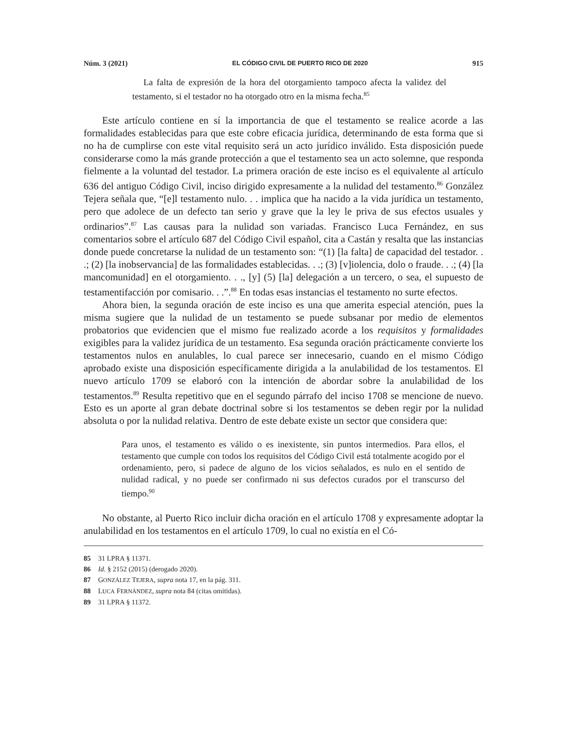Núm. 3 (2021) EL CÓDIGO CIVIL DE PUERTO RICO DE 2020 915
La falta de expresión de la hora del otorgamiento tampoco afecta la validez del testamento, si el testador no ha otorgado otro en la misma fecha.<sup>85</sup>
Este artículo contiene en sí la importancia de que el testamento se realice acorde a las formalidades establecidas para que este cobre eficacia jurídica, determinando de esta forma que si no ha de cumplirse con este vital requisito será un acto jurídico inválido. Esta disposición puede considerarse como la más grande protección a que el testamento sea un acto solemne, que responda fielmente a la voluntad del testador. La primera oración de este inciso es el equivalente al artículo 636 del antiguo Código Civil, inciso dirigido expresamente a la nulidad del testamento.<sup>86</sup> González Tejera señala que, “[e]l testamento nulo. . . implica que ha nacido a la vida jurídica un testamento, pero que adolece de un defecto tan serio y grave que la ley le priva de sus efectos usuales y ordinarios”.<sup>87</sup> Las causas para la nulidad son variadas. Francisco Luca Fernández, en sus comentarios sobre el artículo 687 del Código Civil español, cita a Castán y resalta que las instancias donde puede concretarse la nulidad de un testamento son: “(1) [la falta] de capacidad del testador. . .; (2) [la inobservancia] de las formalidades establecidas. . .; (3) [v]iolencia, dolo o fraude. . .; (4) [la mancomunidad] en el otorgamiento. . ., [y] (5) [la] delegación a un tercero, o sea, el supuesto de testamentifacción por comisario. . .”.<sup>88</sup> En todas esas instancias el testamento no surte efectos.
Ahora bien, la segunda oración de este inciso es una que amerita especial atención, pues la misma sugiere que la nulidad de un testamento se puede subsanar por medio de elementos probatorios que evidencien que el mismo fue realizado acorde a los requisitos y formalidades exigibles para la validez jurídica de un testamento. Esa segunda oración prácticamente convierte los testamentos nulos en anulables, lo cual parece ser innecesario, cuando en el mismo Código aprobado existe una disposición específicamente dirigida a la anulabilidad de los testamentos. El nuevo artículo 1709 se elaboró con la intención de abordar sobre la anulabilidad de los testamentos.<sup>89</sup> Resulta repetitivo que en el segundo párrafo del inciso 1708 se mencione de nuevo. Esto es un aporte al gran debate doctrinal sobre si los testamentos se deben regir por la nulidad absoluta o por la nulidad relativa. Dentro de este debate existe un sector que considera que:
Para unos, el testamento es válido o es inexistente, sin puntos intermedios. Para ellos, el testamento que cumple con todos los requisitos del Código Civil está totalmente acogido por el ordenamiento, pero, si padece de alguno de los vicios señalados, es nulo en el sentido de nulidad radical, y no puede ser confirmado ni sus defectos curados por el transcurso del tiempo.<sup>90</sup>
No obstante, al Puerto Rico incluir dicha oración en el artículo 1708 y expresamente adoptar la anulabilidad en los testamentos en el artículo 1709, lo cual no existía en el Có-
85 31 LPRA § 11371.
86 Id. § 2152 (2015) (derogado 2020).
87 GONZÁLEZ TEJERA, supra nota 17, en la pág. 311.
88 LUCA FERNÁNDEZ, supra nota 84 (citas omitidas).
89 31 LPRA § 11372.